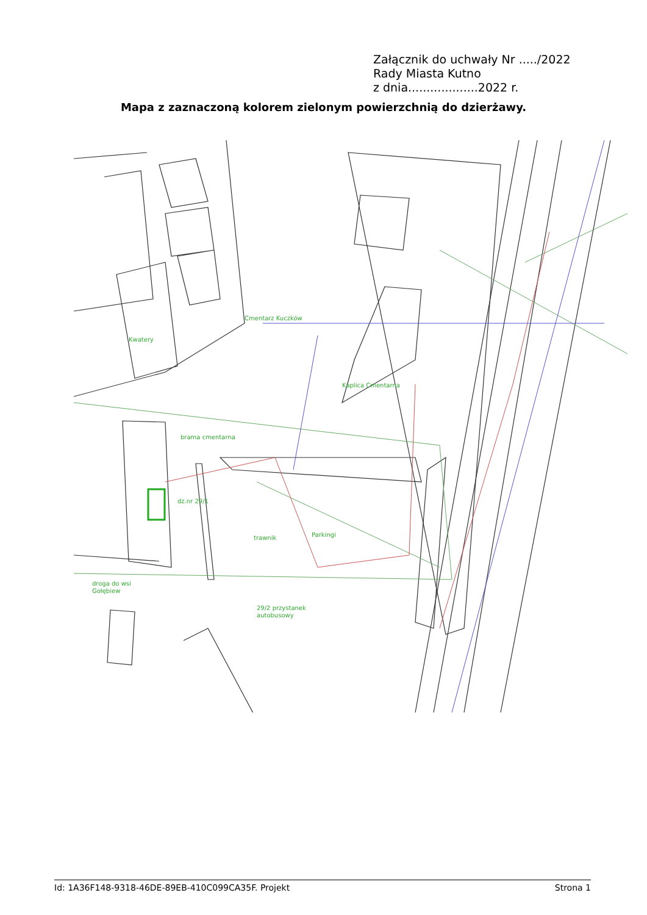Załącznik do uchwały Nr ...../2022
Rady Miasta Kutno
z dnia...................2022 r.
Mapa z zaznaczoną kolorem zielonym powierzchnią do dzierżawy.
Cmentarz Kuczków
Kwatery
Kaplica Cmentarna
brama cmentarna
dz.nr 29/1
trawnik
Parkingi
droga do wsi
Gołębiew
29/2 przystanek
autobusowy
Id: 1A36F148-9318-46DE-89EB-410C099CA35F. Projekt Strona 1